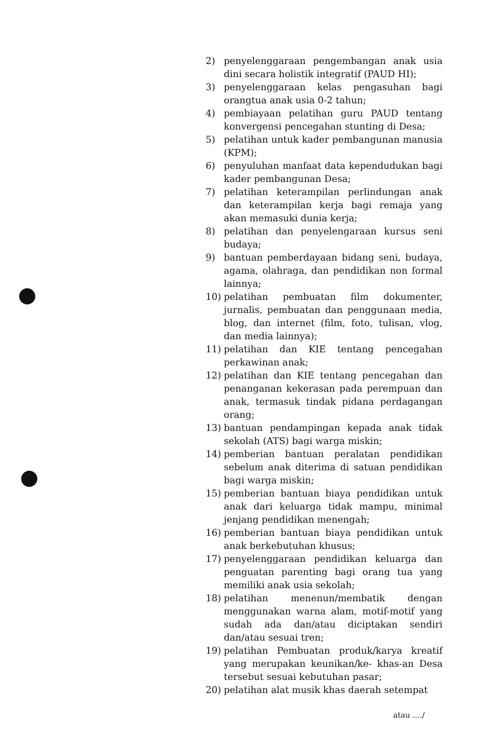2) penyelenggaraan pengembangan anak usia dini secara holistik integratif (PAUD HI);
3) penyelenggaraan kelas pengasuhan bagi orangtua anak usia 0-2 tahun;
4) pembiayaan pelatihan guru PAUD tentang konvergensi pencegahan stunting di Desa;
5) pelatihan untuk kader pembangunan manusia (KPM);
6) penyuluhan manfaat data kependudukan bagi kader pembangunan Desa;
7) pelatihan keterampilan perlindungan anak dan keterampilan kerja bagi remaja yang akan memasuki dunia kerja;
8) pelatihan dan penyelengaraan kursus seni budaya;
9) bantuan pemberdayaan bidang seni, budaya, agama, olahraga, dan pendidikan non formal lainnya;
10) pelatihan pembuatan film dokumenter, jurnalis, pembuatan dan penggunaan media, blog, dan internet (film, foto, tulisan, vlog, dan media lainnya);
11) pelatihan dan KIE tentang pencegahan perkawinan anak;
12) pelatihan dan KIE tentang pencegahan dan penanganan kekerasan pada perempuan dan anak, termasuk tindak pidana perdagangan orang;
13) bantuan pendampingan kepada anak tidak sekolah (ATS) bagi warga miskin;
14) pemberian bantuan peralatan pendidikan sebelum anak diterima di satuan pendidikan bagi warga miskin;
15) pemberian bantuan biaya pendidikan untuk anak dari keluarga tidak mampu, minimal jenjang pendidikan menengah;
16) pemberian bantuan biaya pendidikan untuk anak berkebutuhan khusus;
17) penyelenggaraan pendidikan keluarga dan penguatan parenting bagi orang tua yang memiliki anak usia sekolah;
18) pelatihan menenun/membatik dengan menggunakan warna alam, motif-motif yang sudah ada dan/atau diciptakan sendiri dan/atau sesuai tren;
19) pelatihan Pembuatan produk/karya kreatif yang merupakan keunikan/ke- khas-an Desa tersebut sesuai kebutuhan pasar;
20) pelatihan alat musik khas daerah setempat
atau ..../